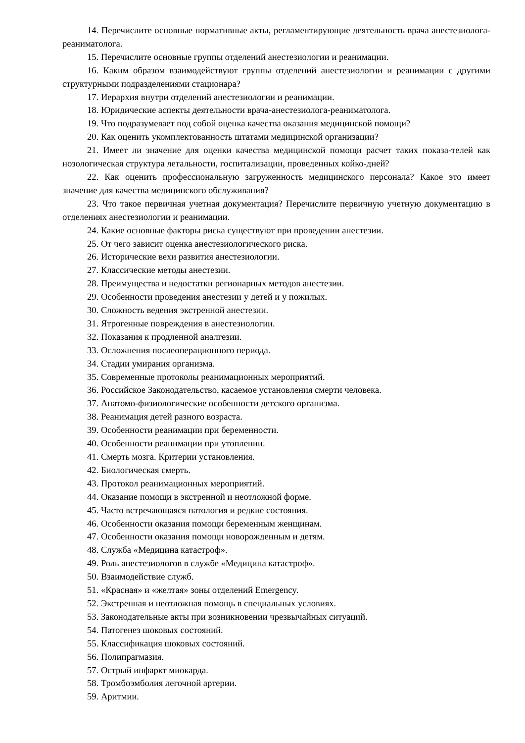14. Перечислите основные нормативные акты, регламентирующие деятельность врача анестезиолога-реаниматолога.
15. Перечислите основные группы отделений анестезиологии и реанимации.
16. Каким образом взаимодействуют группы отделений анестезиологии и реанимации с другими структурными подразделениями стационара?
17. Иерархия внутри отделений анестезиологии и реанимации.
18. Юридические аспекты деятельности врача-анестезиолога-реаниматолога.
19. Что подразумевает под собой оценка качества оказания медицинской помощи?
20. Как оценить укомплектованность штатами медицинской организации?
21. Имеет ли значение для оценки качества медицинской помощи расчет таких показа-телей как нозологическая структура летальности, госпитализации, проведенных койко-дней?
22. Как оценить профессиональную загруженность медицинского персонала? Какое это имеет значение для качества медицинского обслуживания?
23. Что такое первичная учетная документация? Перечислите первичную учетную документацию в отделениях анестезиологии и реанимации.
24. Какие основные факторы риска существуют при проведении анестезии.
25. От чего зависит оценка анестезиологического риска.
26. Исторические вехи развития анестезиологии.
27. Классические методы анестезии.
28. Преимущества и недостатки регионарных методов анестезии.
29. Особенности проведения анестезии у детей и у пожилых.
30. Сложность ведения экстренной анестезии.
31. Ятрогенные повреждения в анестезиологии.
32. Показания к продленной аналгезии.
33. Осложнения послеоперационного периода.
34. Стадии умирания организма.
35. Современные протоколы реанимационных мероприятий.
36. Российское Законодательство, касаемое установления смерти человека.
37. Анатомо-физиологические особенности детского организма.
38. Реанимация детей разного возраста.
39. Особенности реанимации при беременности.
40. Особенности реанимации при утоплении.
41. Смерть мозга. Критерии установления.
42. Биологическая смерть.
43. Протокол реанимационных мероприятий.
44. Оказание помощи в экстренной и неотложной форме.
45. Часто встречающаяся патология и редкие состояния.
46. Особенности оказания помощи беременным женщинам.
47. Особенности оказания помощи новорожденным и детям.
48. Служба «Медицина катастроф».
49. Роль анестезиологов в службе «Медицина катастроф».
50. Взаимодействие служб.
51. «Красная» и «желтая» зоны отделений Emergency.
52. Экстренная и неотложная помощь в специальных условиях.
53. Законодательные акты при возникновении чрезвычайных ситуаций.
54. Патогенез шоковых состояний.
55. Классификация шоковых состояний.
56. Полипрагмазия.
57. Острый инфаркт миокарда.
58. Тромбоэмболия легочной артерии.
59. Аритмии.